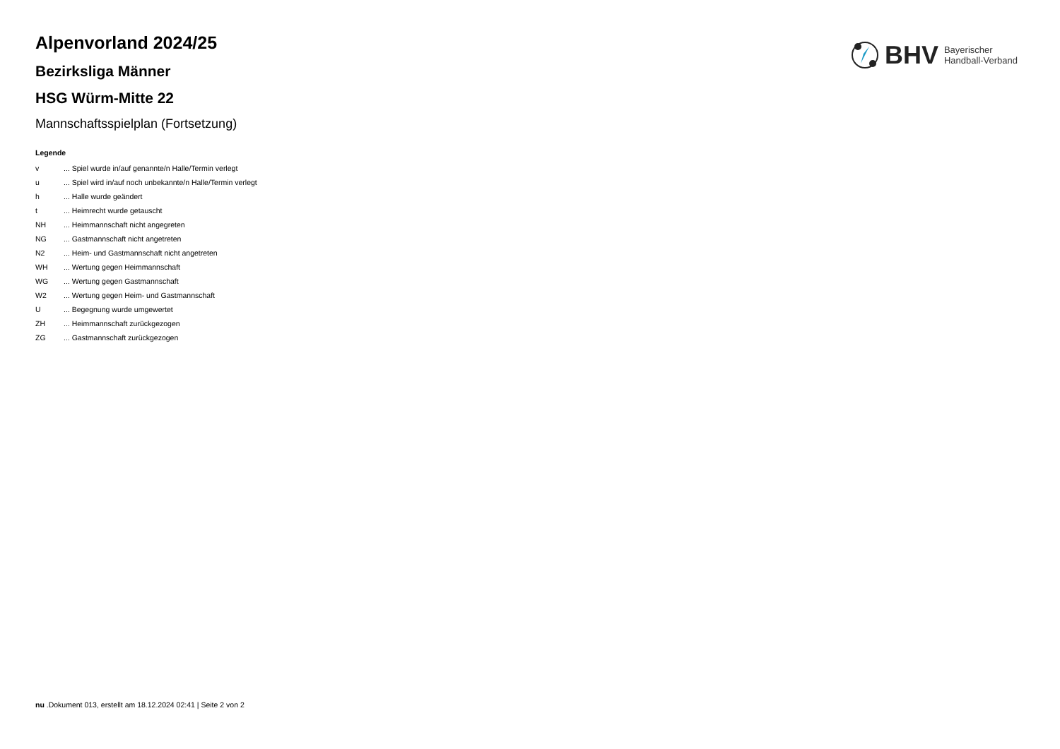BHV Bayerischer
Handball-Verband
Alpenvorland 2024/25
Bezirksliga Männer
HSG Würm-Mitte 22
Mannschaftsspielplan (Fortsetzung)
Legende
| v | ... Spiel wurde in/auf genannte/n Halle/Termin verlegt |
| u | ... Spiel wird in/auf noch unbekannte/n Halle/Termin verlegt |
| h | ... Halle wurde geändert |
| t | ... Heimrecht wurde getauscht |
| NH | ... Heimmannschaft nicht angegreten |
| NG | ... Gastmannschaft nicht angetreten |
| N2 | ... Heim- und Gastmannschaft nicht angetreten |
| WH | ... Wertung gegen Heimmannschaft |
| WG | ... Wertung gegen Gastmannschaft |
| W2 | ... Wertung gegen Heim- und Gastmannschaft |
| U | ... Begegnung wurde umgewertet |
| ZH | ... Heimmannschaft zurückgezogen |
| ZG | ... Gastmannschaft zurückgezogen |
nu .Dokument 013, erstellt am 18.12.2024 02:41 | Seite 2 von 2